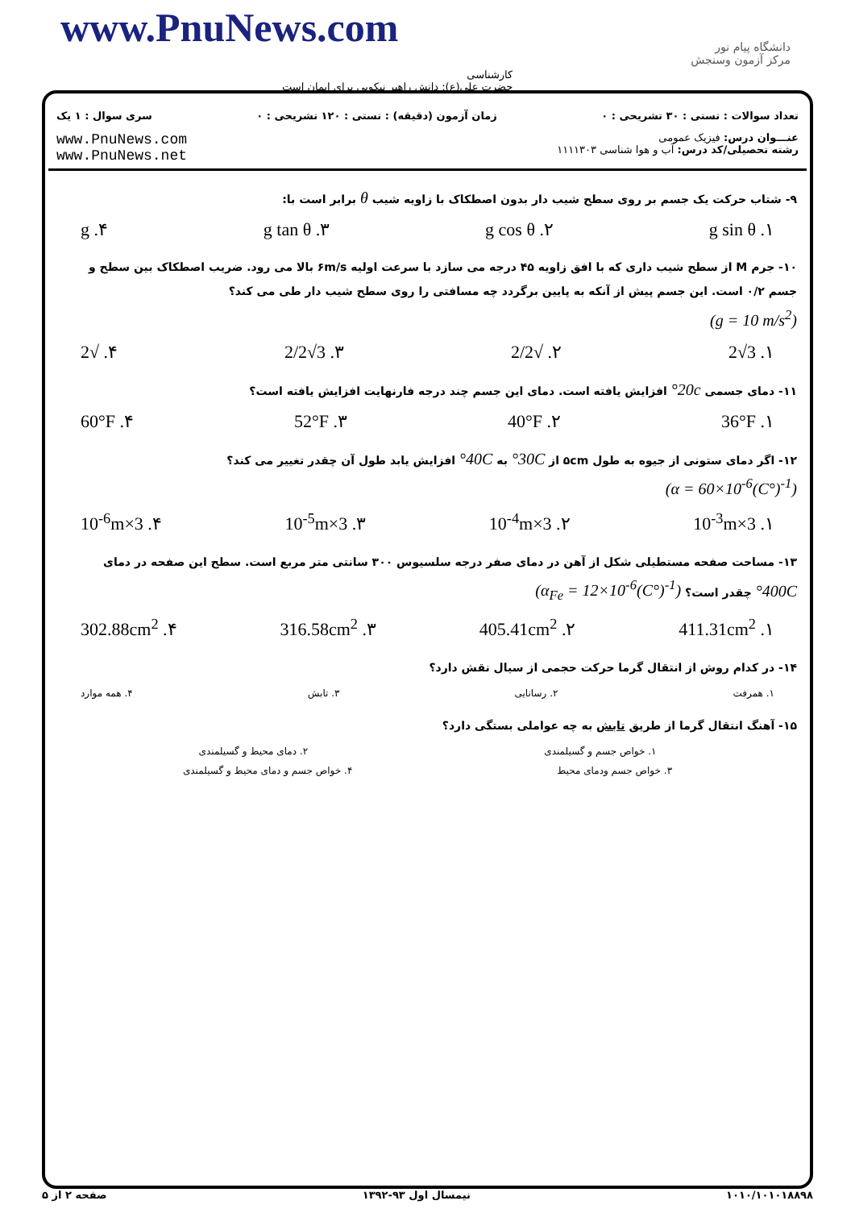www.PnuNews.com
کارشناسی
حضرت علی(ع): دانش راهبر نیکویی برای ایمان است
دانشگاه پیام نور
مرکز آزمون وسنجش
تعداد سوالات : تستی : ۳۰ تشریحی : ۰ زمان آزمون (دقیقه) : تستی : ۱۲۰ تشریحی : ۰ سری سوال : ۱ یک
عنـــوان درس: فیزیک عمومی
رشته تحصیلی/کد درس: آب و هوا شناسی ۱۱۱۱۳۰۳ www.PnuNews.com
www.PnuNews.net
۹- شتاب حرکت یک جسم بر روی سطح شیب دار بدون اصطکاک با زاویه شیب θ برابر است با:
۱. g sin θ ۲. g cos θ ۳. g tan θ ۴. g
۱۰- جرم M از سطح شیب داری که با افق زاویه ۴۵ درجه می سازد با سرعت اولیه ۶m/s بالا می رود. ضریب اصطکاک بین سطح و جسم ۰/۲ است. این جسم پیش از آنکه به پایین برگردد چه مسافتی را روی سطح شیب دار طی می کند؟
(g = 10 m/s<sup>2</sup>)
۱. 3√2 ۲. √2/2 ۳. 3√2/2 ۴. √2
۱۱- دمای جسمی 20c° افزایش یافته است. دمای این جسم چند درجه فارنهایت افزایش یافته است؟
۱. 36°F ۲. 40°F ۳. 52°F ۴. 60°F
۱۲- اگر دمای ستونی از جیوه به طول ۵cm از 30C° به 40C° افزایش یابد طول آن چقدر تغییر می کند؟
(α = 60×10<sup>-6</sup>(C°)<sup>-1</sup>)
۱. 3×10<sup>-3</sup>m ۲. 3×10<sup>-4</sup>m ۳. 3×10<sup>-5</sup>m ۴. 3×10<sup>-6</sup>m
۱۳- مساحت صفحه مستطیلی شکل از آهن در دمای صفر درجه سلسیوس ۳۰۰ سانتی متر مربع است. سطح این صفحه در دمای 400C° چقدر است؟ (α<sub>Fe</sub> = 12×10<sup>-6</sup>(C°)<sup>-1</sup>)
۱. 411.31cm<sup>2</sup> ۲. 405.41cm<sup>2</sup> ۳. 316.58cm<sup>2</sup> ۴. 302.88cm<sup>2</sup>
۱۴- در کدام روش از انتقال گرما حرکت حجمی از سیال نقش دارد؟
۱. همرفت ۲. رسانایی ۳. تابش ۴. همه موارد
۱۵- آهنگ انتقال گرما از طریق تابش به چه عواملی بستگی دارد؟
۱. خواص جسم و گسیلمندی ۲. دمای محیط و گسیلمندی
۳. خواص جسم ودمای محیط ۴. خواص جسم و دمای محیط و گسیلمندی
۱۰۱۰/۱۰۱۰۱۸۸۹۸ نیمسال اول ۹۳-۱۳۹۲ صفحه ۲ از ۵